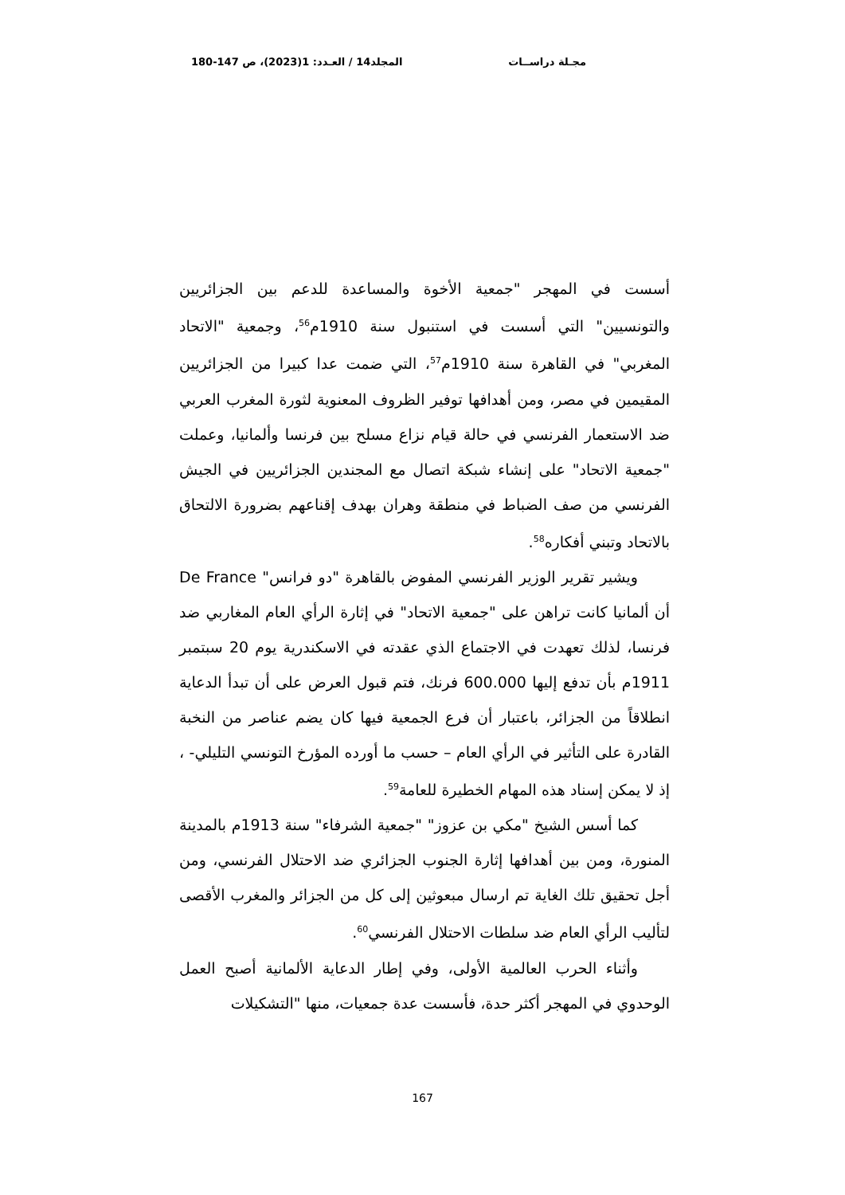مجـلة دراســات المجلد14 / العـدد: 1(2023)، ص 147-180
أسست في المهجر "جمعية الأخوة والمساعدة للدعم بين الجزائريين والتونسيين" التي أسست في استنبول سنة 1910م<sup>56</sup>، وجمعية "الاتحاد المغربي" في القاهرة سنة 1910م<sup>57</sup>، التي ضمت عدا كبيرا من الجزائريين المقيمين في مصر، ومن أهدافها توفير الظروف المعنوية لثورة المغرب العربي ضد الاستعمار الفرنسي في حالة قيام نزاع مسلح بين فرنسا وألمانيا، وعملت "جمعية الاتحاد" على إنشاء شبكة اتصال مع المجندين الجزائريين في الجيش الفرنسي من صف الضباط في منطقة وهران بهدف إقناعهم بضرورة الالتحاق بالاتحاد وتبني أفكاره<sup>58</sup>.
ويشير تقرير الوزير الفرنسي المفوض بالقاهرة "دو فرانس" De France أن ألمانيا كانت تراهن على "جمعية الاتحاد" في إثارة الرأي العام المغاربي ضد فرنسا، لذلك تعهدت في الاجتماع الذي عقدته في الاسكندرية يوم 20 سبتمبر 1911م بأن تدفع إليها 600.000 فرنك، فتم قبول العرض على أن تبدأ الدعاية انطلاقاً من الجزائر، باعتبار أن فرع الجمعية فيها كان يضم عناصر من النخبة القادرة على التأثير في الرأي العام – حسب ما أورده المؤرخ التونسي التليلي- ، إذ لا يمكن إسناد هذه المهام الخطيرة للعامة<sup>59</sup>.
كما أسس الشيخ "مكي بن عزوز" "جمعية الشرفاء" سنة 1913م بالمدينة المنورة، ومن بين أهدافها إثارة الجنوب الجزائري ضد الاحتلال الفرنسي، ومن أجل تحقيق تلك الغاية تم ارسال مبعوثين إلى كل من الجزائر والمغرب الأقصى لتأليب الرأي العام ضد سلطات الاحتلال الفرنسي<sup>60</sup>.
وأثناء الحرب العالمية الأولى، وفي إطار الدعاية الألمانية أصبح العمل الوحدوي في المهجر أكثر حدة، فأسست عدة جمعيات، منها "التشكيلات
167